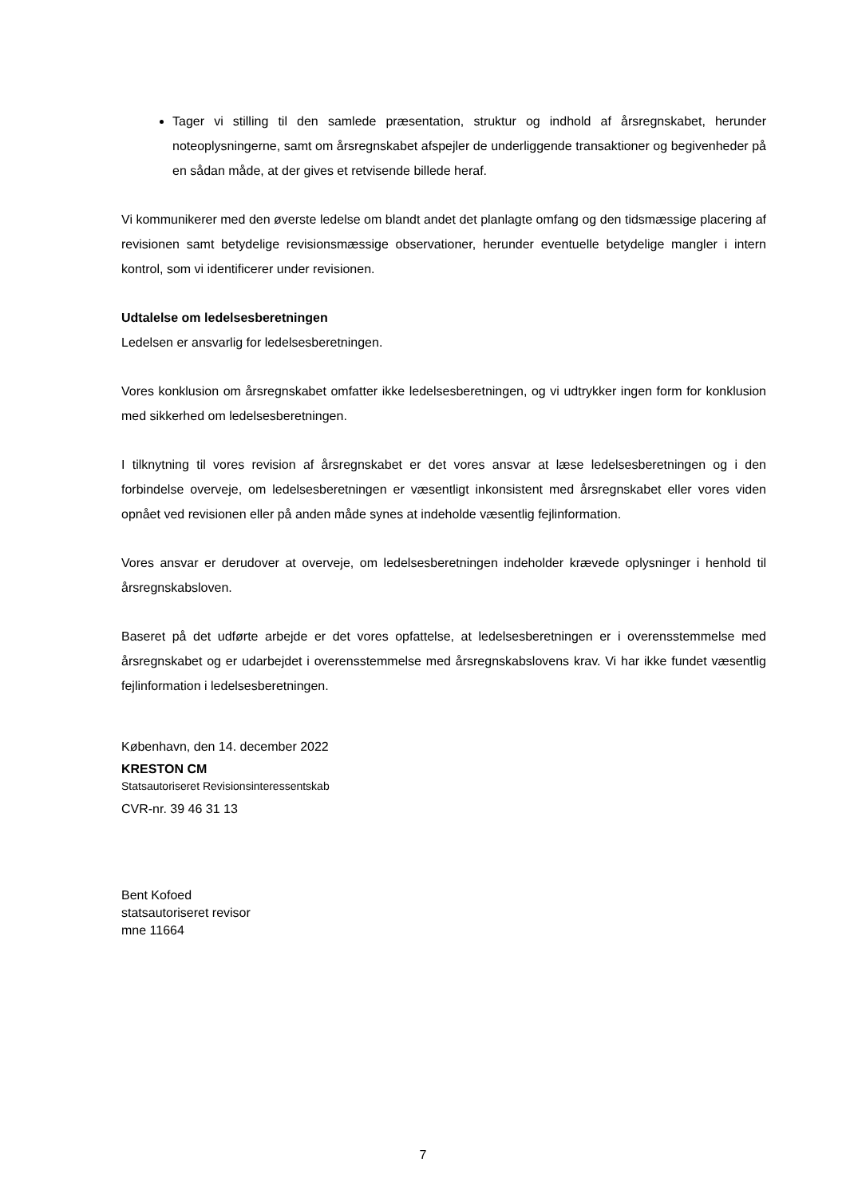Tager vi stilling til den samlede præsentation, struktur og indhold af årsregnskabet, herunder noteoplysningerne, samt om årsregnskabet afspejler de underliggende transaktioner og begivenheder på en sådan måde, at der gives et retvisende billede heraf.
Vi kommunikerer med den øverste ledelse om blandt andet det planlagte omfang og den tidsmæssige placering af revisionen samt betydelige revisionsmæssige observationer, herunder eventuelle betydelige mangler i intern kontrol, som vi identificerer under revisionen.
Udtalelse om ledelsesberetningen
Ledelsen er ansvarlig for ledelsesberetningen.
Vores konklusion om årsregnskabet omfatter ikke ledelsesberetningen, og vi udtrykker ingen form for konklusion med sikkerhed om ledelsesberetningen.
I tilknytning til vores revision af årsregnskabet er det vores ansvar at læse ledelsesberetningen og i den forbindelse overveje, om ledelsesberetningen er væsentligt inkonsistent med årsregnskabet eller vores viden opnået ved revisionen eller på anden måde synes at indeholde væsentlig fejlinformation.
Vores ansvar er derudover at overveje, om ledelsesberetningen indeholder krævede oplysninger i henhold til årsregnskabsloven.
Baseret på det udførte arbejde er det vores opfattelse, at ledelsesberetningen er i overensstemmelse med årsregnskabet og er udarbejdet i overensstemmelse med årsregnskabslovens krav. Vi har ikke fundet væsentlig fejlinformation i ledelsesberetningen.
København, den 14. december 2022
KRESTON CM
Statsautoriseret Revisionsinteressentskab
CVR-nr. 39 46 31 13
Bent Kofoed
statsautoriseret revisor
mne 11664
7